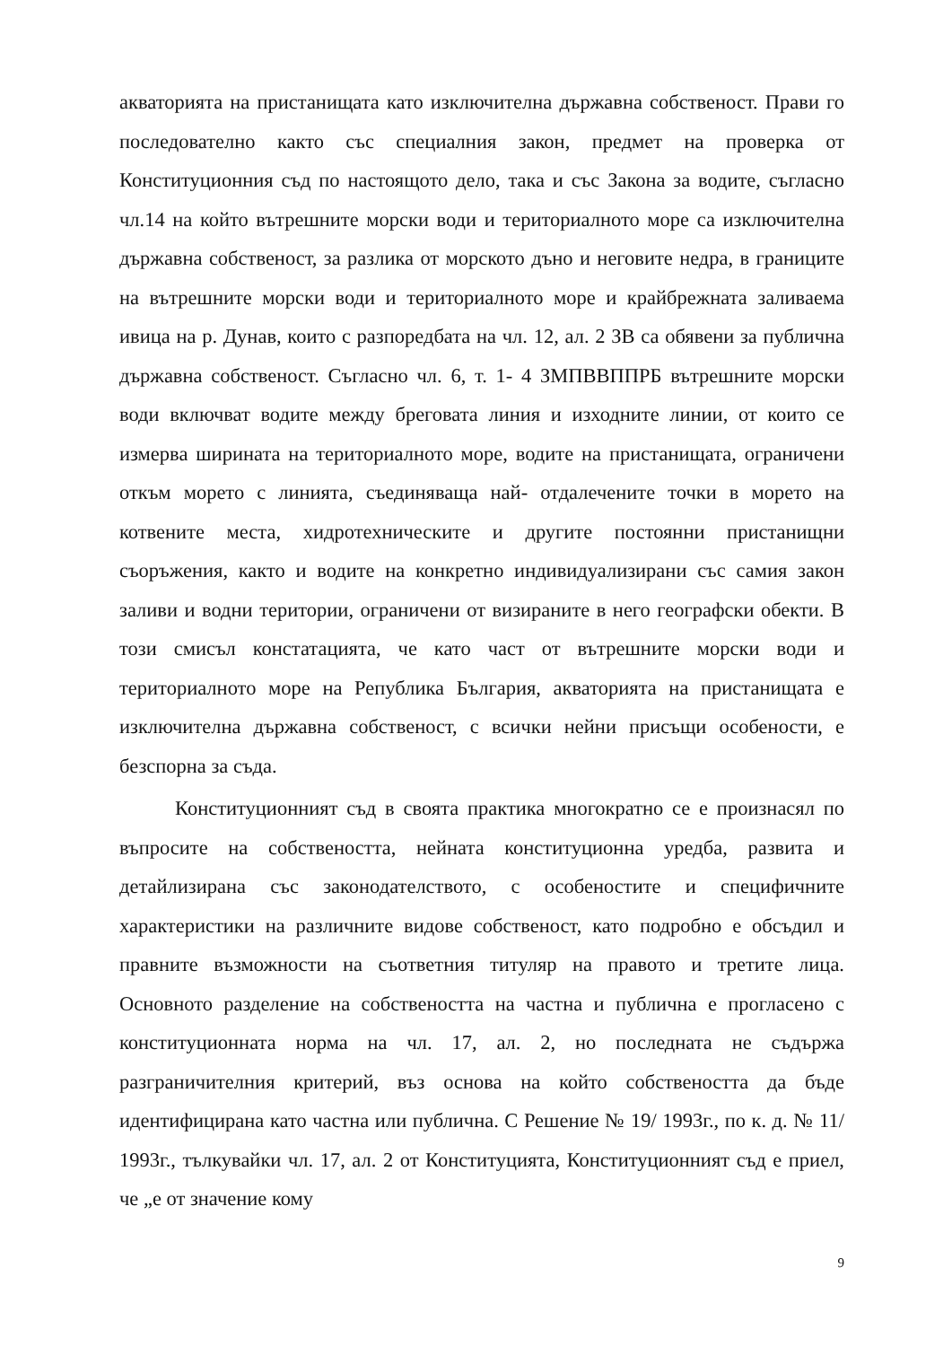акваторията на пристанищата като изключителна държавна собственост. Прави го последователно както със специалния закон, предмет на проверка от Конституционния съд по настоящото дело, така и със Закона за водите, съгласно чл.14 на който вътрешните морски води и териториалното море са изключителна държавна собственост, за разлика от морското дъно и неговите недра, в границите на вътрешните морски води и териториалното море и крайбрежната заливаема ивица на р. Дунав, които с разпоредбата на чл. 12, ал. 2 ЗВ са обявени за публична държавна собственост. Съгласно чл. 6, т. 1- 4 ЗМПВВППРБ вътрешните морски води включват водите между бреговата линия и изходните линии, от които се измерва ширината на териториалното море, водите на пристанищата, ограничени откъм морето с линията, съединяваща най- отдалечените точки в морето на котвените места, хидротехническите и другите постоянни пристанищни съоръжения, както и водите на конкретно индивидуализирани със самия закон заливи и водни територии, ограничени от визираните в него географски обекти. В този смисъл констатацията, че като част от вътрешните морски води и териториалното море на Република България, акваторията на пристанищата е изключителна държавна собственост, с всички нейни присъщи особености, е безспорна за съда.
Конституционният съд в своята практика многократно се е произнасял по въпросите на собствеността, нейната конституционна уредба, развита и детайлизирана със законодателството, с особеностите и специфичните характеристики на различните видове собственост, като подробно е обсъдил и правните възможности на съответния титуляр на правото и третите лица. Основното разделение на собствеността на частна и публична е прогласено с конституционната норма на чл. 17, ал. 2, но последната не съдържа разграничителния критерий, въз основа на който собствеността да бъде идентифицирана като частна или публична. С Решение № 19/ 1993г., по к. д. № 11/ 1993г., тълкувайки чл. 17, ал. 2 от Конституцията, Конституционният съд е приел, че „е от значение кому
9